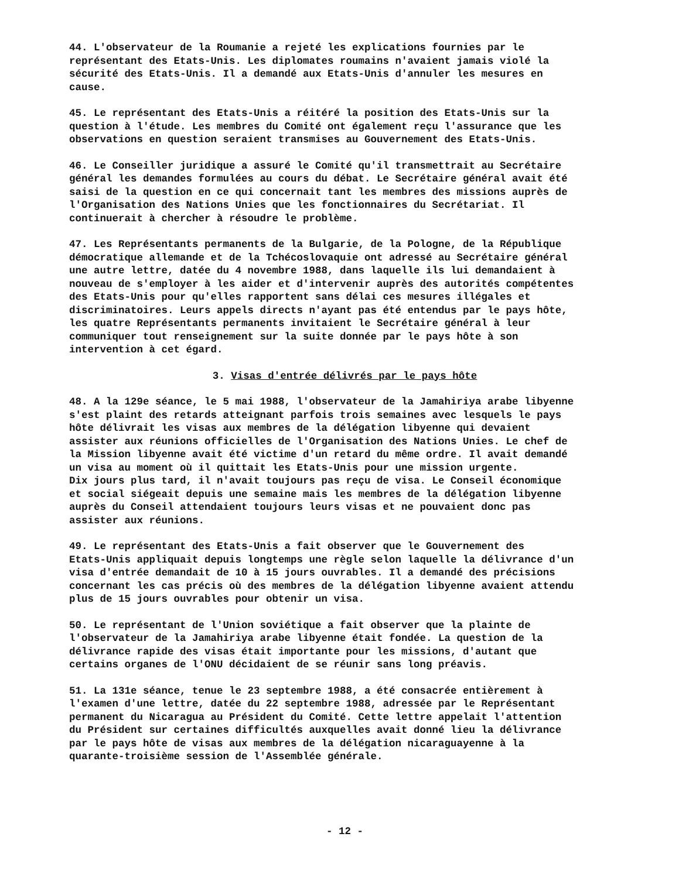44. L'observateur de la Roumanie a rejeté les explications fournies par le représentant des Etats-Unis. Les diplomates roumains n'avaient jamais violé la sécurité des Etats-Unis. Il a demandé aux Etats-Unis d'annuler les mesures en cause.
45. Le représentant des Etats-Unis a réitéré la position des Etats-Unis sur la question à l'étude. Les membres du Comité ont également reçu l'assurance que les observations en question seraient transmises au Gouvernement des Etats-Unis.
46. Le Conseiller juridique a assuré le Comité qu'il transmettrait au Secrétaire général les demandes formulées au cours du débat. Le Secrétaire général avait été saisi de la question en ce qui concernait tant les membres des missions auprès de l'Organisation des Nations Unies que les fonctionnaires du Secrétariat. Il continuerait à chercher à résoudre le problème.
47. Les Représentants permanents de la Bulgarie, de la Pologne, de la République démocratique allemande et de la Tchécoslovaquie ont adressé au Secrétaire général une autre lettre, datée du 4 novembre 1988, dans laquelle ils lui demandaient à nouveau de s'employer à les aider et d'intervenir auprès des autorités compétentes des Etats-Unis pour qu'elles rapportent sans délai ces mesures illégales et discriminatoires. Leurs appels directs n'ayant pas été entendus par le pays hôte, les quatre Représentants permanents invitaient le Secrétaire général à leur communiquer tout renseignement sur la suite donnée par le pays hôte à son intervention à cet égard.
3. Visas d'entrée délivrés par le pays hôte
48. A la 129e séance, le 5 mai 1988, l'observateur de la Jamahiriya arabe libyenne s'est plaint des retards atteignant parfois trois semaines avec lesquels le pays hôte délivrait les visas aux membres de la délégation libyenne qui devaient assister aux réunions officielles de l'Organisation des Nations Unies. Le chef de la Mission libyenne avait été victime d'un retard du même ordre. Il avait demandé un visa au moment où il quittait les Etats-Unis pour une mission urgente. Dix jours plus tard, il n'avait toujours pas reçu de visa. Le Conseil économique et social siégeait depuis une semaine mais les membres de la délégation libyenne auprès du Conseil attendaient toujours leurs visas et ne pouvaient donc pas assister aux réunions.
49. Le représentant des Etats-Unis a fait observer que le Gouvernement des Etats-Unis appliquait depuis longtemps une règle selon laquelle la délivrance d'un visa d'entrée demandait de 10 à 15 jours ouvrables. Il a demandé des précisions concernant les cas précis où des membres de la délégation libyenne avaient attendu plus de 15 jours ouvrables pour obtenir un visa.
50. Le représentant de l'Union soviétique a fait observer que la plainte de l'observateur de la Jamahiriya arabe libyenne était fondée. La question de la délivrance rapide des visas était importante pour les missions, d'autant que certains organes de l'ONU décidaient de se réunir sans long préavis.
51. La 131e séance, tenue le 23 septembre 1988, a été consacrée entièrement à l'examen d'une lettre, datée du 22 septembre 1988, adressée par le Représentant permanent du Nicaragua au Président du Comité. Cette lettre appelait l'attention du Président sur certaines difficultés auxquelles avait donné lieu la délivrance par le pays hôte de visas aux membres de la délégation nicaraguayenne à la quarante-troisième session de l'Assemblée générale.
- 12 -